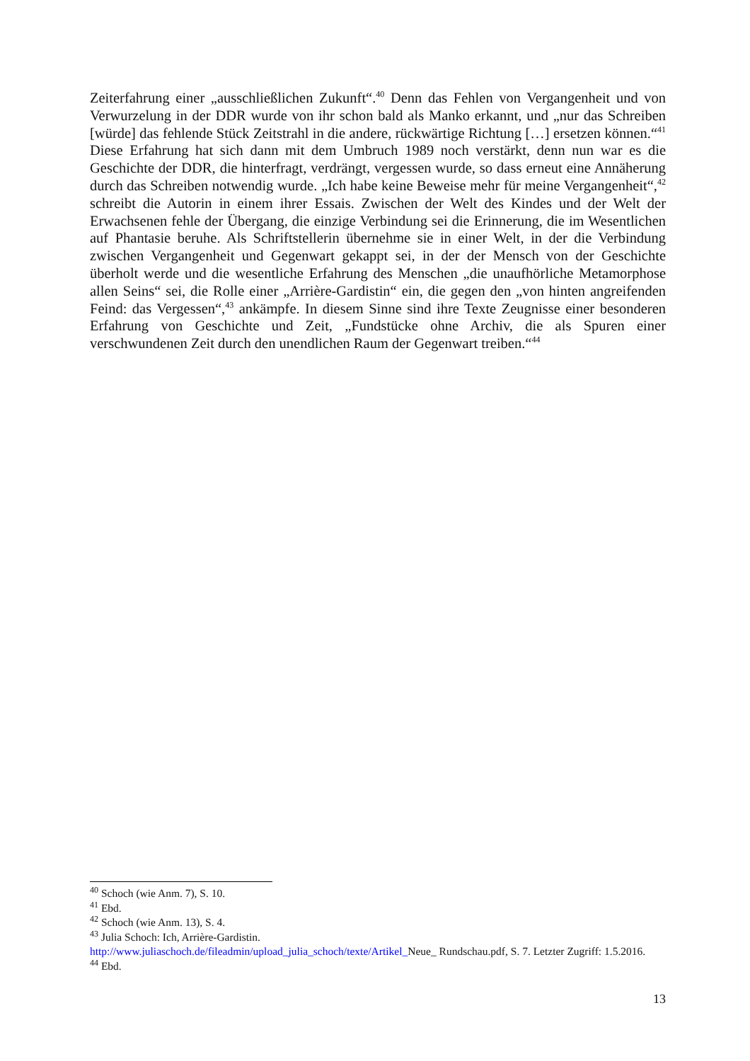Zeiterfahrung einer „ausschließlichen Zukunft“.<sup>40</sup> Denn das Fehlen von Vergangenheit und von Verwurzelung in der DDR wurde von ihr schon bald als Manko erkannt, und „nur das Schreiben [würde] das fehlende Stück Zeitstrahl in die andere, rückwärtige Richtung […] ersetzen können.“<sup>41</sup> Diese Erfahrung hat sich dann mit dem Umbruch 1989 noch verstärkt, denn nun war es die Geschichte der DDR, die hinterfragt, verdrängt, vergessen wurde, so dass erneut eine Annäherung durch das Schreiben notwendig wurde. „Ich habe keine Beweise mehr für meine Vergangenheit“,<sup>42</sup> schreibt die Autorin in einem ihrer Essais. Zwischen der Welt des Kindes und der Welt der Erwachsenen fehle der Übergang, die einzige Verbindung sei die Erinnerung, die im Wesentlichen auf Phantasie beruhe. Als Schriftstellerin übernehme sie in einer Welt, in der die Verbindung zwischen Vergangenheit und Gegenwart gekappt sei, in der der Mensch von der Geschichte überholt werde und die wesentliche Erfahrung des Menschen „die unaufhörliche Metamorphose allen Seins“ sei, die Rolle einer „Arrière-Gardistin“ ein, die gegen den „von hinten angreifenden Feind: das Vergessen“,<sup>43</sup> ankämpfe. In diesem Sinne sind ihre Texte Zeugnisse einer besonderen Erfahrung von Geschichte und Zeit, „Fundstücke ohne Archiv, die als Spuren einer verschwundenen Zeit durch den unendlichen Raum der Gegenwart treiben.“<sup>44</sup>
<sup>40</sup> Schoch (wie Anm. 7), S. 10.
<sup>41</sup> Ebd.
<sup>42</sup> Schoch (wie Anm. 13), S. 4.
<sup>43</sup> Julia Schoch: Ich, Arrière-Gardistin.
http://www.juliaschoch.de/fileadmin/upload_julia_schoch/texte/Artikel_Neue_ Rundschau.pdf, S. 7. Letzter Zugriff: 1.5.2016.
<sup>44</sup> Ebd.
13